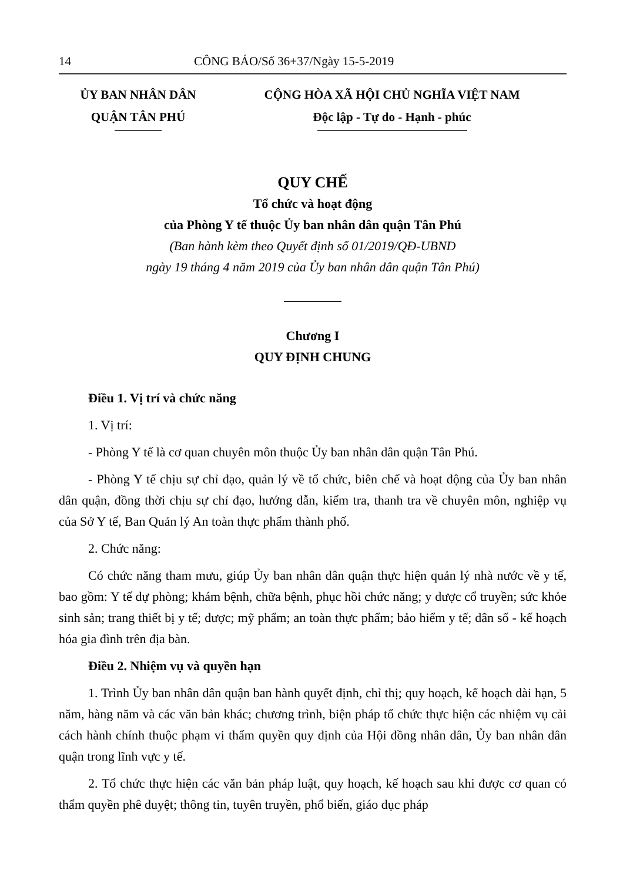14 CÔNG BÁO/Số 36+37/Ngày 15-5-2019
ỦY BAN NHÂN DÂN
QUẬN TÂN PHÚ
CỘNG HÒA XÃ HỘI CHỦ NGHĨA VIỆT NAM
Độc lập - Tự do - Hạnh - phúc
QUY CHẾ
Tổ chức và hoạt động
của Phòng Y tế thuộc Ủy ban nhân dân quận Tân Phú
(Ban hành kèm theo Quyết định số 01/2019/QĐ-UBND
ngày 19 tháng 4 năm 2019 của Ủy ban nhân dân quận Tân Phú)
Chương I
QUY ĐỊNH CHUNG
Điều 1. Vị trí và chức năng
1. Vị trí:
- Phòng Y tế là cơ quan chuyên môn thuộc Ủy ban nhân dân quận Tân Phú.
- Phòng Y tế chịu sự chỉ đạo, quản lý về tổ chức, biên chế và hoạt động của Ủy ban nhân dân quận, đồng thời chịu sự chỉ đạo, hướng dẫn, kiểm tra, thanh tra về chuyên môn, nghiệp vụ của Sở Y tế, Ban Quản lý An toàn thực phẩm thành phố.
2. Chức năng:
Có chức năng tham mưu, giúp Ủy ban nhân dân quận thực hiện quản lý nhà nước về y tế, bao gồm: Y tế dự phòng; khám bệnh, chữa bệnh, phục hồi chức năng; y dược cổ truyền; sức khỏe sinh sản; trang thiết bị y tế; dược; mỹ phẩm; an toàn thực phẩm; bảo hiểm y tế; dân số - kế hoạch hóa gia đình trên địa bàn.
Điều 2. Nhiệm vụ và quyền hạn
1. Trình Ủy ban nhân dân quận ban hành quyết định, chỉ thị; quy hoạch, kế hoạch dài hạn, 5 năm, hàng năm và các văn bản khác; chương trình, biện pháp tổ chức thực hiện các nhiệm vụ cải cách hành chính thuộc phạm vi thẩm quyền quy định của Hội đồng nhân dân, Ủy ban nhân dân quận trong lĩnh vực y tế.
2. Tổ chức thực hiện các văn bản pháp luật, quy hoạch, kế hoạch sau khi được cơ quan có thẩm quyền phê duyệt; thông tin, tuyên truyền, phổ biến, giáo dục pháp